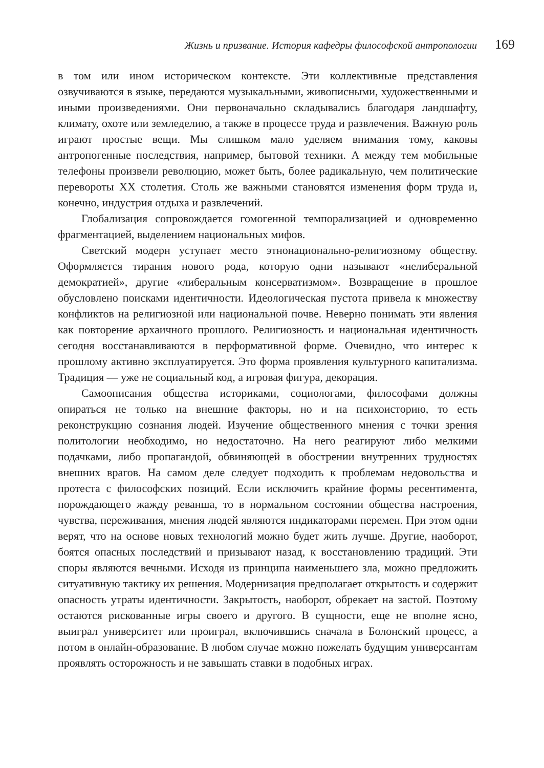Жизнь и призвание. История кафедры философской антропологии 169
в том или ином историческом контексте. Эти коллективные представления озвучиваются в языке, передаются музыкальными, живописными, художественными и иными произведениями. Они первоначально складывались благодаря ландшафту, климату, охоте или земледелию, а также в процессе труда и развлечения. Важную роль играют простые вещи. Мы слишком мало уделяем внимания тому, каковы антропогенные последствия, например, бытовой техники. А между тем мобильные телефоны произвели революцию, может быть, более радикальную, чем политические перевороты XX столетия. Столь же важными становятся изменения форм труда и, конечно, индустрия отдыха и развлечений.
Глобализация сопровождается гомогенной темпорализацией и одновременно фрагментацией, выделением национальных мифов.
Светский модерн уступает место этнонационально-религиозному обществу. Оформляется тирания нового рода, которую одни называют «нелиберальной демократией», другие «либеральным консерватизмом». Возвращение в прошлое обусловлено поисками идентичности. Идеологическая пустота привела к множеству конфликтов на религиозной или национальной почве. Неверно понимать эти явления как повторение архаичного прошлого. Религиозность и национальная идентичность сегодня восстанавливаются в перформативной форме. Очевидно, что интерес к прошлому активно эксплуатируется. Это форма проявления культурного капитализма. Традиция — уже не социальный код, а игровая фигура, декорация.
Самоописания общества историками, социологами, философами должны опираться не только на внешние факторы, но и на психоисторию, то есть реконструкцию сознания людей. Изучение общественного мнения с точки зрения политологии необходимо, но недостаточно. На него реагируют либо мелкими подачками, либо пропагандой, обвиняющей в обострении внутренних трудностях внешних врагов. На самом деле следует подходить к проблемам недовольства и протеста с философских позиций. Если исключить крайние формы ресентимента, порождающего жажду реванша, то в нормальном состоянии общества настроения, чувства, переживания, мнения людей являются индикаторами перемен. При этом одни верят, что на основе новых технологий можно будет жить лучше. Другие, наоборот, боятся опасных последствий и призывают назад, к восстановлению традиций. Эти споры являются вечными. Исходя из принципа наименьшего зла, можно предложить ситуативную тактику их решения. Модернизация предполагает открытость и содержит опасность утраты идентичности. Закрытость, наоборот, обрекает на застой. Поэтому остаются рискованные игры своего и другого. В сущности, еще не вполне ясно, выиграл университет или проиграл, включившись сначала в Болонский процесс, а потом в онлайн-образование. В любом случае можно пожелать будущим универсантам проявлять осторожность и не завышать ставки в подобных играх.